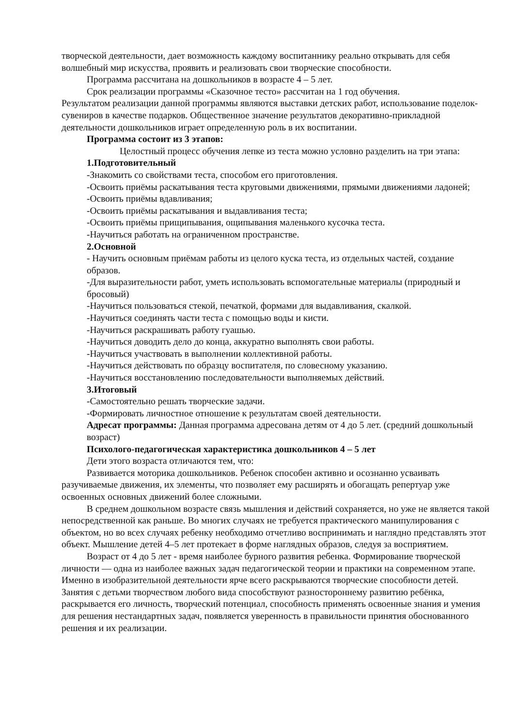творческой деятельности, дает возможность каждому воспитаннику реально открывать для себя волшебный мир искусства, проявить и реализовать свои творческие способности.
Программа рассчитана на дошкольников в возрасте 4 – 5 лет.
Срок реализации программы «Сказочное тесто» рассчитан на 1 год обучения.
Результатом реализации данной программы являются выставки детских работ, использование поделок-сувениров в качестве подарков. Общественное значение результатов декоративно-прикладной деятельности дошкольников играет определенную роль в их воспитании.
Программа состоит из 3 этапов:
Целостный процесс обучения лепке из теста можно условно разделить на три этапа:
1.Подготовительный
-Знакомить со свойствами теста, способом его приготовления.
-Освоить приёмы раскатывания теста круговыми движениями, прямыми движениями ладоней;
-Освоить приёмы вдавливания;
-Освоить приёмы раскатывания и выдавливания теста;
-Освоить приёмы прищипывания, ощипывания маленького кусочка теста.
-Научиться работать на ограниченном пространстве.
2.Основной
- Научить основным приёмам работы из целого куска теста, из отдельных частей, создание образов.
-Для выразительности работ, уметь использовать вспомогательные материалы (природный и бросовый)
-Научиться пользоваться стекой, печаткой, формами для выдавливания, скалкой.
-Научиться соединять части теста с помощью воды и кисти.
-Научиться раскрашивать работу гуашью.
-Научиться доводить дело до конца, аккуратно выполнять свои работы.
-Научиться участвовать в выполнении коллективной работы.
-Научиться действовать по образцу воспитателя, по словесному указанию.
-Научиться восстановлению последовательности выполняемых действий.
3.Итоговый
-Самостоятельно решать творческие задачи.
-Формировать личностное отношение к результатам своей деятельности.
Адресат программы: Данная программа адресована детям от 4 до 5 лет. (средний дошкольный возраст)
Психолого-педагогическая характеристика дошкольников 4 – 5 лет
Дети этого возраста отличаются тем, что:
Развивается моторика дошкольников. Ребенок способен активно и осознанно усваивать разучиваемые движения, их элементы, что позволяет ему расширять и обогащать репертуар уже освоенных основных движений более сложными.
В среднем дошкольном возрасте связь мышления и действий сохраняется, но уже не является такой непосредственной как раньше. Во многих случаях не требуется практического манипулирования с объектом, но во всех случаях ребенку необходимо отчетливо воспринимать и наглядно представлять этот объект. Мышление детей 4–5 лет протекает в форме наглядных образов, следуя за восприятием.
Возраст от 4 до 5 лет - время наиболее бурного развития ребенка. Формирование творческой личности — одна из наиболее важных задач педагогической теории и практики на современном этапе. Именно в изобразительной деятельности ярче всего раскрываются творческие способности детей. Занятия с детьми творчеством любого вида способствуют разностороннему развитию ребёнка, раскрывается его личность, творческий потенциал, способность применять освоенные знания и умения для решения нестандартных задач, появляется уверенность в правильности принятия обоснованного решения и их реализации.